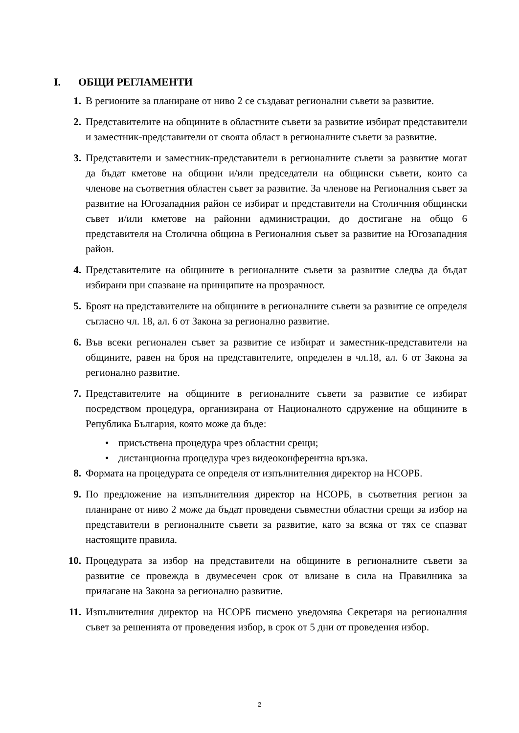I. ОБЩИ РЕГЛАМЕНТИ
1. В регионите за планиране от ниво 2 се създават регионални съвети за развитие.
2. Представителите на общините в областните съвети за развитие избират представители и заместник-представители от своята област в регионалните съвети за развитие.
3. Представители и заместник-представители в регионалните съвети за развитие могат да бъдат кметове на общини и/или председатели на общински съвети, които са членове на съответния областен съвет за развитие. За членове на Регионалния съвет за развитие на Югозападния район се избират и представители на Столичния общински съвет и/или кметове на районни администрации, до достигане на общо 6 представителя на Столична община в Регионалния съвет за развитие на Югозападния район.
4. Представителите на общините в регионалните съвети за развитие следва да бъдат избирани при спазване на принципите на прозрачност.
5. Броят на представителите на общините в регионалните съвети за развитие се определя съгласно чл. 18, ал. 6 от Закона за регионално развитие.
6. Във всеки регионален съвет за развитие се избират и заместник-представители на общините, равен на броя на представителите, определен в чл.18, ал. 6 от Закона за регионално развитие.
7. Представителите на общините в регионалните съвети за развитие се избират посредством процедура, организирана от Националното сдружение на общините в Република България, която може да бъде:
• присъствена процедура чрез областни срещи;
• дистанционна процедура чрез видеоконферентна връзка.
8. Формата на процедурата се определя от изпълнителния директор на НСОРБ.
9. По предложение на изпълнителния директор на НСОРБ, в съответния регион за планиране от ниво 2 може да бъдат проведени съвместни областни срещи за избор на представители в регионалните съвети за развитие, като за всяка от тях се спазват настоящите правила.
10. Процедурата за избор на представители на общините в регионалните съвети за развитие се провежда в двумесечен срок от влизане в сила на Правилника за прилагане на Закона за регионално развитие.
11. Изпълнителния директор на НСОРБ писмено уведомява Секретаря на регионалния съвет за решенията от проведения избор, в срок от 5 дни от проведения избор.
2